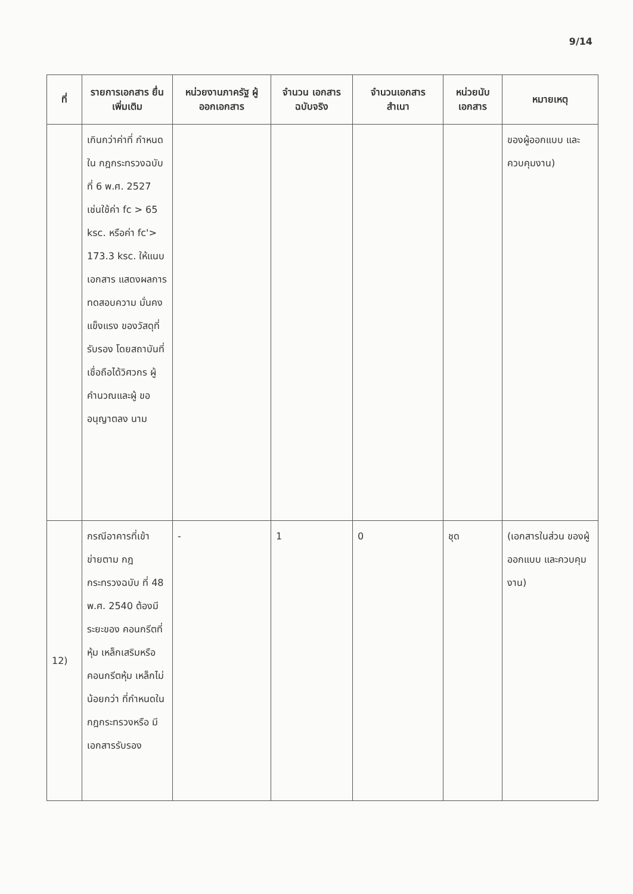9/14
| ที่ | รายการเอกสาร ยื่นเพิ่มเติม | หน่วยงานภาครัฐ ผู้ออกเอกสาร | จำนวน เอกสาร ฉบับจริง | จำนวนเอกสาร สำเนา | หน่วยนับ เอกสาร | หมายเหตุ |
| --- | --- | --- | --- | --- | --- | --- |
| | เกินกว่าค่าที่ กำหนดใน กฎกระทรวงฉบับ ที่ 6 พ.ศ. 2527 เช่นใช้ค่า fc > 65 ksc. หรือค่า fc'> 173.3 ksc. ให้แนบเอกสาร แสดงผลการ ทดสอบความ มั่นคงแข็งแรง ของวัสดุที่รับรอง โดยสถาบันที่ เชื่อถือได้วิศวกร ผู้คำนวณและผู้ ขออนุญาตลง นาม | | | | | ของผู้ออกแบบ และควบคุมงาน) |
| 12) | กรณีอาคารที่เข้า ข่ายตาม กฎกระทรวงฉบับ ที่ 48 พ.ศ. 2540 ต้องมีระยะของ คอนกรีตที่หุ้ม เหล็กเสริมหรือ คอนกรีตหุ้ม เหล็กไม่น้อยกว่า ที่กำหนดใน กฎกระทรวงหรือ มีเอกสารรับรอง | - | 1 | 0 | ชุด | (เอกสารในส่วน ของผู้ออกแบบ และควบคุมงาน) |